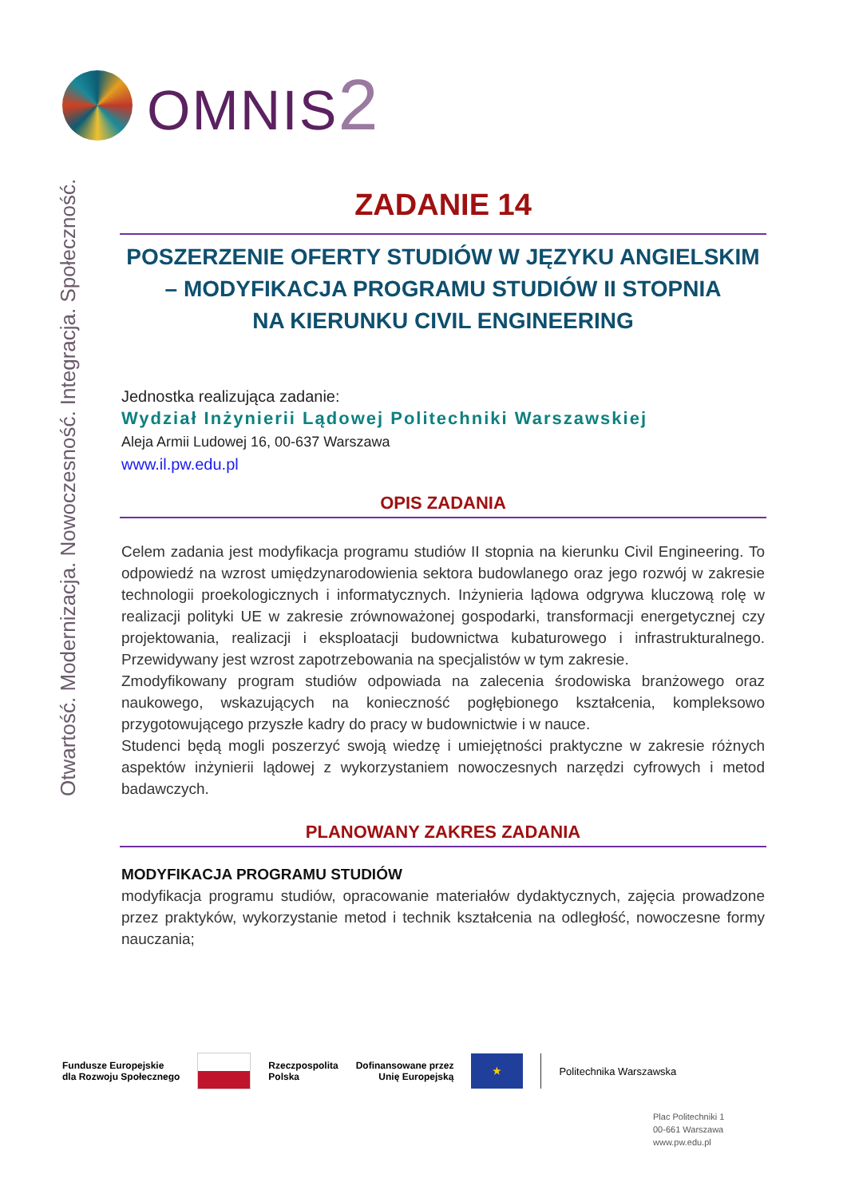OMNIS2
Otwartość. Modernizacja. Nowoczesność. Integracja. Społeczność.
ZADANIE 14
POSZERZENIE OFERTY STUDIÓW W JĘZYKU ANGIELSKIM
– MODYFIKACJA PROGRAMU STUDIÓW II STOPNIA
NA KIERUNKU CIVIL ENGINEERING
Jednostka realizująca zadanie:
Wydział Inżynierii Lądowej Politechniki Warszawskiej
Aleja Armii Ludowej 16, 00-637 Warszawa
www.il.pw.edu.pl
OPIS ZADANIA
Celem zadania jest modyfikacja programu studiów II stopnia na kierunku Civil Engineering. To odpowiedź na wzrost umiędzynarodowienia sektora budowlanego oraz jego rozwój w zakresie technologii proekologicznych i informatycznych. Inżynieria lądowa odgrywa kluczową rolę w realizacji polityki UE w zakresie zrównoważonej gospodarki, transformacji energetycznej czy projektowania, realizacji i eksploatacji budownictwa kubaturowego i infrastrukturalnego. Przewidywany jest wzrost zapotrzebowania na specjalistów w tym zakresie.
Zmodyfikowany program studiów odpowiada na zalecenia środowiska branżowego oraz naukowego, wskazujących na konieczność pogłębionego kształcenia, kompleksowo przygotowującego przyszłe kadry do pracy w budownictwie i w nauce.
Studenci będą mogli poszerzyć swoją wiedzę i umiejętności praktyczne w zakresie różnych aspektów inżynierii lądowej z wykorzystaniem nowoczesnych narzędzi cyfrowych i metod badawczych.
PLANOWANY ZAKRES ZADANIA
MODYFIKACJA PROGRAMU STUDIÓW
modyfikacja programu studiów, opracowanie materiałów dydaktycznych, zajęcia prowadzone przez praktyków, wykorzystanie metod i technik kształcenia na odległość, nowoczesne formy nauczania;
Fundusze Europejskie
dla Rozwoju Społecznego
Rzeczpospolita
Polska
Dofinansowane przez
Unię Europejską
★
Politechnika Warszawska
Plac Politechniki 1
00-661 Warszawa
www.pw.edu.pl